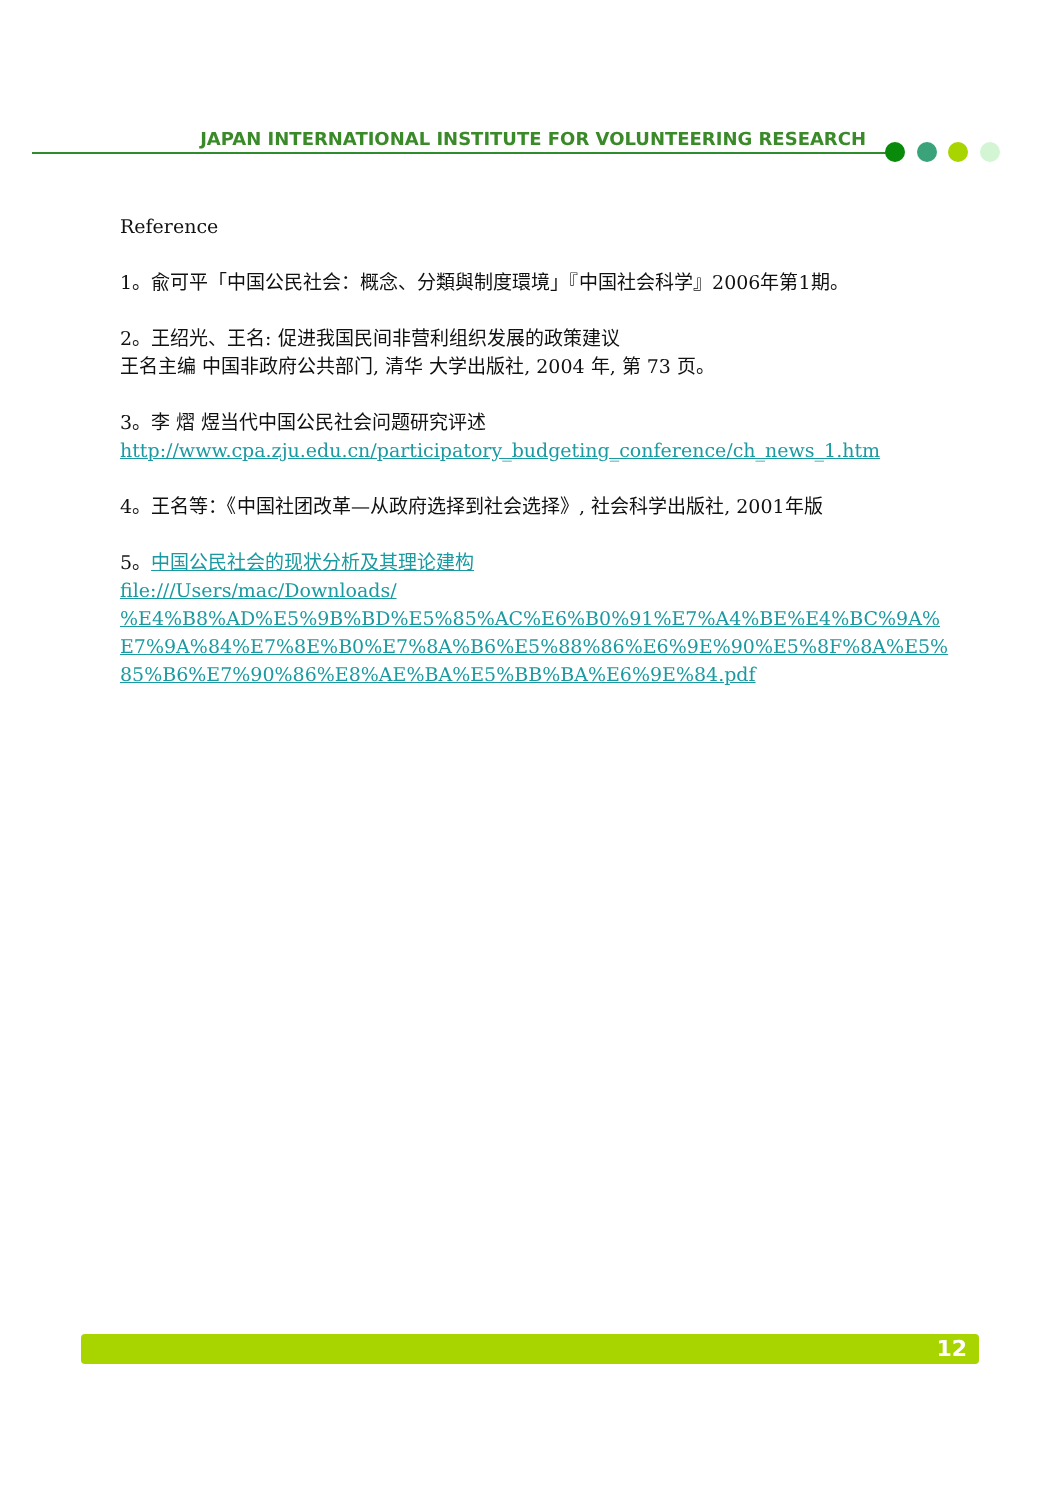JAPAN INTERNATIONAL INSTITUTE FOR VOLUNTEERING RESEARCH
Reference
1。兪可平「中国公民社会：概念、分類與制度環境」『中国社会科学』2006年第1期。
2。王绍光、王名: 促进我国民间非营利组织发展的政策建议
王名主编 中国非政府公共部门, 清华 大学出版社, 2004 年, 第 73 页。
3。李 熠 煜当代中国公民社会问题研究评述
http://www.cpa.zju.edu.cn/participatory_budgeting_conference/ch_news_1.htm
4。王名等：《中国社团改革—从政府选择到社会选择》, 社会科学出版社, 2001年版
5。中国公民社会的现状分析及其理论建构
file:///Users/mac/Downloads/
%E4%B8%AD%E5%9B%BD%E5%85%AC%E6%B0%91%E7%A4%BE%E4%BC%9A%E7%9A%84%E7%8E%B0%E7%8A%B6%E5%88%86%E6%9E%90%E5%8F%8A%E5%85%B6%E7%90%86%E8%AE%BA%E5%BB%BA%E6%9E%84.pdf
12